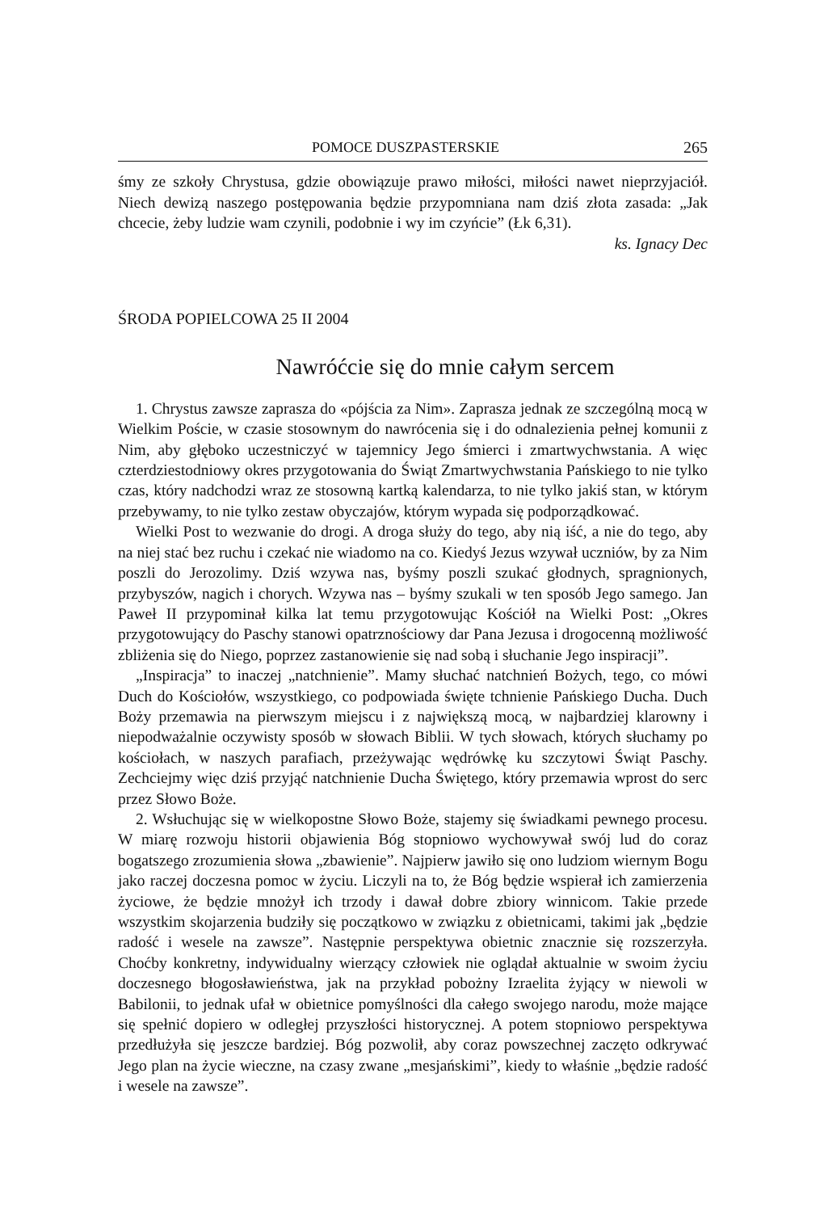POMOCE DUSZPASTERSKIE 265
śmy ze szkoły Chrystusa, gdzie obowiązuje prawo miłości, miłości nawet nieprzyjaciół. Niech dewizą naszego postępowania będzie przypomniana nam dziś złota zasada: „Jak chcecie, żeby ludzie wam czynili, podobnie i wy im czyńcie” (Łk 6,31).
ks. Ignacy Dec
ŚRODA POPIELCOWA 25 II 2004
Nawróćcie się do mnie całym sercem
1. Chrystus zawsze zaprasza do «pójścia za Nim». Zaprasza jednak ze szczególną mocą w Wielkim Poście, w czasie stosownym do nawrócenia się i do odnalezienia pełnej komunii z Nim, aby głęboko uczestniczyć w tajemnicy Jego śmierci i zmartwychwstania. A więc czterdziestodniowy okres przygotowania do Świąt Zmartwychwstania Pańskiego to nie tylko czas, który nadchodzi wraz ze stosowną kartką kalendarza, to nie tylko jakiś stan, w którym przebywamy, to nie tylko zestaw obyczajów, którym wypada się podporządkować.
Wielki Post to wezwanie do drogi. A droga służy do tego, aby nią iść, a nie do tego, aby na niej stać bez ruchu i czekać nie wiadomo na co. Kiedyś Jezus wzywał uczniów, by za Nim poszli do Jerozolimy. Dziś wzywa nas, byśmy poszli szukać głodnych, spragnionych, przybyszów, nagich i chorych. Wzywa nas – byśmy szukali w ten sposób Jego samego. Jan Paweł II przypominał kilka lat temu przygotowując Kościół na Wielki Post: „Okres przygotowujący do Paschy stanowi opatrznościowy dar Pana Jezusa i drogocenną możliwość zbliżenia się do Niego, poprzez zastanowienie się nad sobą i słuchanie Jego inspiracji”.
„Inspiracja” to inaczej „natchnienie”. Mamy słuchać natchnień Bożych, tego, co mówi Duch do Kościołów, wszystkiego, co podpowiada święte tchnienie Pańskiego Ducha. Duch Boży przemawia na pierwszym miejscu i z największą mocą, w najbardziej klarowny i niepodważalnie oczywisty sposób w słowach Biblii. W tych słowach, których słuchamy po kościołach, w naszych parafiach, przeżywając wędrówkę ku szczytowi Świąt Paschy. Zechciejmy więc dziś przyjąć natchnienie Ducha Świętego, który przemawia wprost do serc przez Słowo Boże.
2. Wsłuchując się w wielkopostne Słowo Boże, stajemy się świadkami pewnego procesu. W miarę rozwoju historii objawienia Bóg stopniowo wychowywał swój lud do coraz bogatszego zrozumienia słowa „zbawienie”. Najpierw jawiło się ono ludziom wiernym Bogu jako raczej doczesna pomoc w życiu. Liczyli na to, że Bóg będzie wspierał ich zamierzenia życiowe, że będzie mnożył ich trzody i dawał dobre zbiory winnicom. Takie przede wszystkim skojarzenia budziły się początkowo w związku z obietnicami, takimi jak „będzie radość i wesele na zawsze”. Następnie perspektywa obietnic znacznie się rozszerzyła. Choćby konkretny, indywidualny wierzący człowiek nie oglądał aktualnie w swoim życiu doczesnego błogosławieństwa, jak na przykład pobożny Izraelita żyjący w niewoli w Babilonii, to jednak ufał w obietnice pomyślności dla całego swojego narodu, może mające się spełnić dopiero w odległej przyszłości historycznej. A potem stopniowo perspektywa przedłużyła się jeszcze bardziej. Bóg pozwolił, aby coraz powszechnej zaczęto odkrywać Jego plan na życie wieczne, na czasy zwane „mesjańskimi”, kiedy to właśnie „będzie radość i wesele na zawsze”.